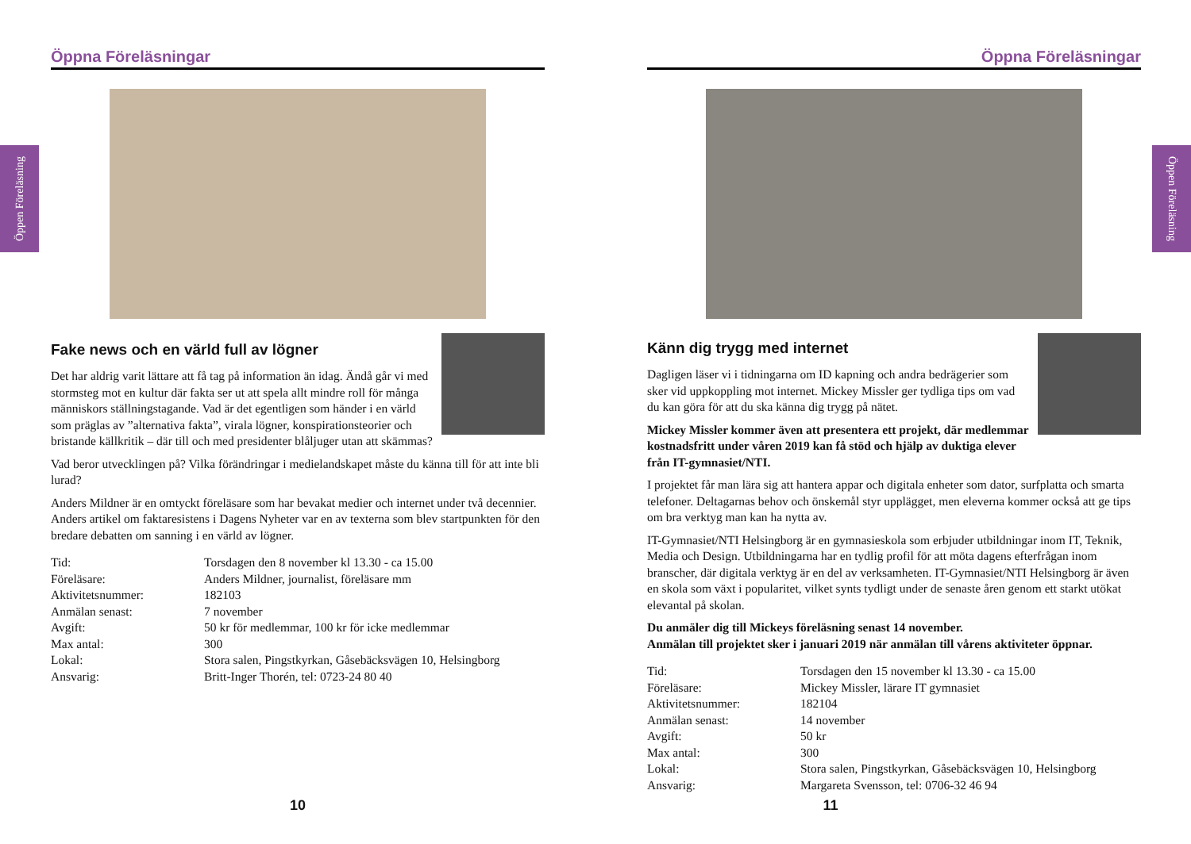Öppen Föreläsning
Öppen Föreläsning
Öppna Föreläsningar
Fake news och en värld full av lögner
Det har aldrig varit lättare att få tag på information än idag. Ändå går vi med stormsteg mot en kultur där fakta ser ut att spela allt mindre roll för många människors ställningstagande. Vad är det egentligen som händer i en värld som präglas av ”alternativa fakta”, virala lögner, konspirationsteorier och bristande källkritik – där till och med presidenter blåljuger utan att skämmas?
Vad beror utvecklingen på? Vilka förändringar i medielandskapet måste du känna till för att inte bli lurad?
Anders Mildner är en omtyckt föreläsare som har bevakat medier och internet under två decennier. Anders artikel om faktaresistens i Dagens Nyheter var en av texterna som blev startpunkten för den bredare debatten om sanning i en värld av lögner.
| Tid: | Torsdagen den 8 november kl 13.30 - ca 15.00 |
| Föreläsare: | Anders Mildner, journalist, föreläsare mm |
| Aktivitetsnummer: | 182103 |
| Anmälan senast: | 7 november |
| Avgift: | 50 kr för medlemmar, 100 kr för icke medlemmar |
| Max antal: | 300 |
| Lokal: | Stora salen, Pingstkyrkan, Gåsebäcksvägen 10, Helsingborg |
| Ansvarig: | Britt-Inger Thorén, tel: 0723-24 80 40 |
10
Öppna Föreläsningar
Känn dig trygg med internet
Dagligen läser vi i tidningarna om ID kapning och andra bedrägerier som sker vid uppkoppling mot internet. Mickey Missler ger tydliga tips om vad du kan göra för att du ska känna dig trygg på nätet.
Mickey Missler kommer även att presentera ett projekt, där medlemmar kostnadsfritt under våren 2019 kan få stöd och hjälp av duktiga elever från IT-gymnasiet/NTI.
I projektet får man lära sig att hantera appar och digitala enheter som dator, surfplatta och smarta telefoner. Deltagarnas behov och önskemål styr upplägget, men eleverna kommer också att ge tips om bra verktyg man kan ha nytta av.
IT-Gymnasiet/NTI Helsingborg är en gymnasieskola som erbjuder utbildningar inom IT, Teknik, Media och Design. Utbildningarna har en tydlig profil för att möta dagens efterfrågan inom branscher, där digitala verktyg är en del av verksamheten. IT-Gymnasiet/NTI Helsingborg är även en skola som växt i popularitet, vilket synts tydligt under de senaste åren genom ett starkt utökat elevantal på skolan.
Du anmäler dig till Mickeys föreläsning senast 14 november.
Anmälan till projektet sker i januari 2019 när anmälan till vårens aktiviteter öppnar.
| Tid: | Torsdagen den 15 november kl 13.30 - ca 15.00 |
| Föreläsare: | Mickey Missler, lärare IT gymnasiet |
| Aktivitetsnummer: | 182104 |
| Anmälan senast: | 14 november |
| Avgift: | 50 kr |
| Max antal: | 300 |
| Lokal: | Stora salen, Pingstkyrkan, Gåsebäcksvägen 10, Helsingborg |
| Ansvarig: | Margareta Svensson, tel: 0706-32 46 94 |
11